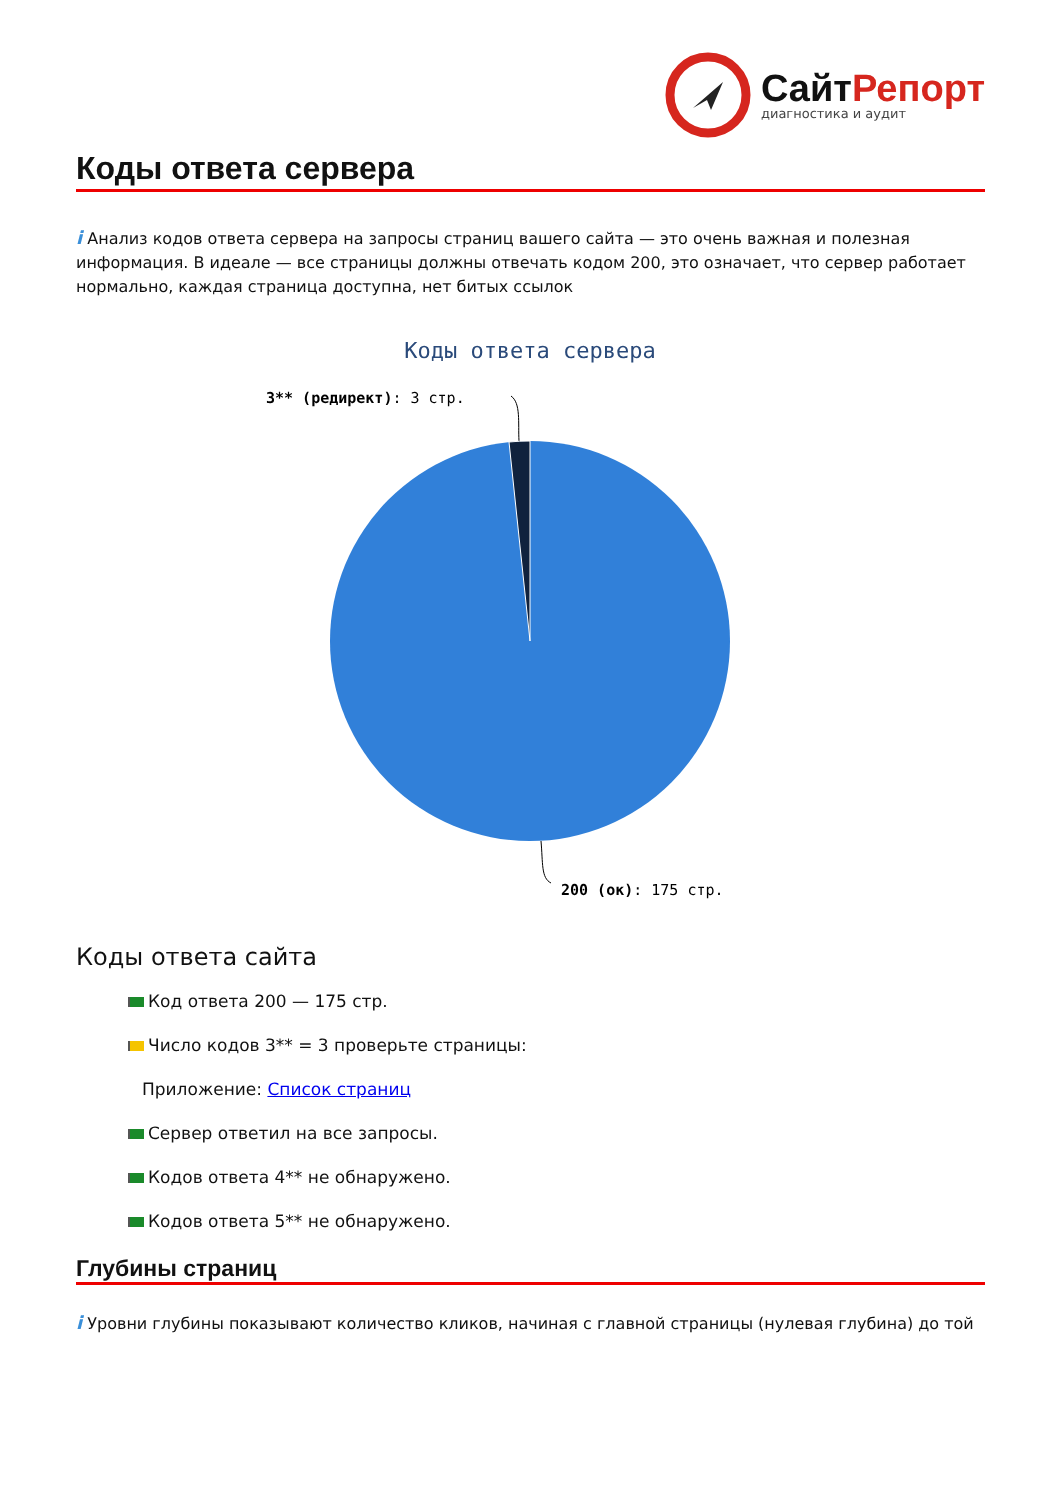СайтРепорт
диагностика и аудит
Коды ответа сервера
i Анализ кодов ответа сервера на запросы страниц вашего сайта — это очень важная и полезная информация. В идеале — все страницы должны отвечать кодом 200, это означает, что сервер работает нормально, каждая страница доступна, нет битых ссылок
Коды ответа сервера
3** (редирект): 3 стр.
200 (ок): 175 стр.
Коды ответа сайта
Код ответа 200 — 175 стр.
Число кодов 3** = 3 проверьте страницы:
Приложение: Список страниц
Сервер ответил на все запросы.
Кодов ответа 4** не обнаружено.
Кодов ответа 5** не обнаружено.
Глубины страниц
i Уровни глубины показывают количество кликов, начиная с главной страницы (нулевая глубина) до той